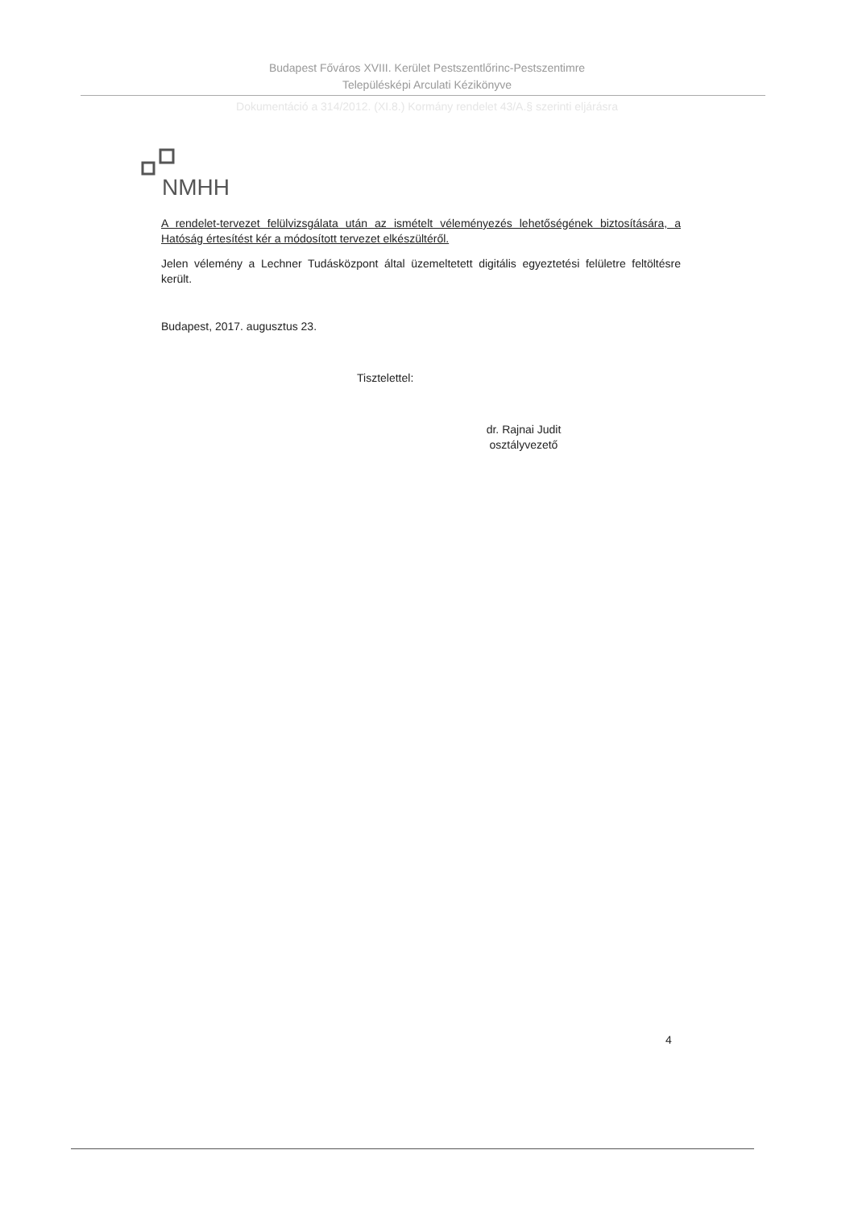Budapest Főváros XVIII. Kerület Pestszentlőrinc-Pestszentimre
Településképi Arculati Kézikönyve
Dokumentáció a 314/2012. (XI.8.) Kormány rendelet 43/A.§ szerinti eljárásra
NMHH
A rendelet-tervezet felülvizsgálata után az ismételt véleményezés lehetőségének biztosítására, a Hatóság értesítést kér a módosított tervezet elkészültéről.
Jelen vélemény a Lechner Tudásközpont által üzemeltetett digitális egyeztetési felületre feltöltésre került.
Budapest, 2017. augusztus 23.
Tisztelettel:
dr. Rajnai Judit
osztályvezető
4